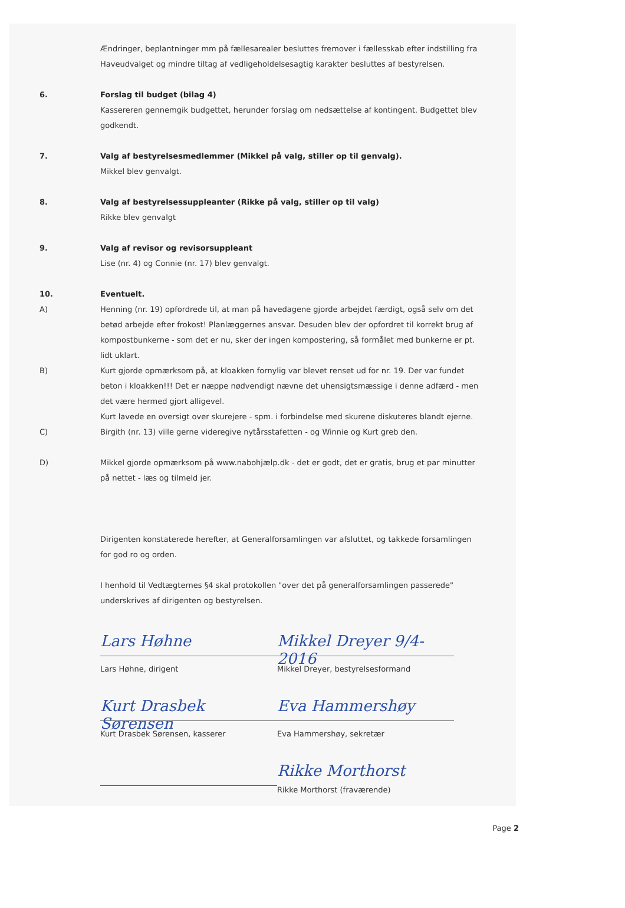Ændringer, beplantninger mm på fællesarealer besluttes fremover i fællesskab efter indstilling fra Haveudvalget og mindre tiltag af vedligeholdelsesagtig karakter besluttes af bestyrelsen.
6. Forslag til budget (bilag 4)
Kassereren gennemgik budgettet, herunder forslag om nedsættelse af kontingent. Budgettet blev godkendt.
7. Valg af bestyrelsesmedlemmer (Mikkel på valg, stiller op til genvalg).
Mikkel blev genvalgt.
8. Valg af bestyrelsessuppleanter (Rikke på valg, stiller op til valg)
Rikke blev genvalgt
9. Valg af revisor og revisorsuppleant
Lise (nr. 4) og Connie (nr. 17) blev genvalgt.
10. Eventuelt.
A) Henning (nr. 19) opfordrede til, at man på havedagene gjorde arbejdet færdigt, også selv om det betød arbejde efter frokost! Planlæggernes ansvar. Desuden blev der opfordret til korrekt brug af kompostbunkerne - som det er nu, sker der ingen kompostering, så formålet med bunkerne er pt. lidt uklart.
B) Kurt gjorde opmærksom på, at kloakken fornylig var blevet renset ud for nr. 19. Der var fundet beton i kloakken!!! Det er næppe nødvendigt nævne det uhensigtsmæssige i denne adfærd - men det være hermed gjort alligevel.
Kurt lavede en oversigt over skurejere - spm. i forbindelse med skurene diskuteres blandt ejerne.
C) Birgith (nr. 13) ville gerne videregive nytårsstafetten - og Winnie og Kurt greb den.
D) Mikkel gjorde opmærksom på www.nabohjælp.dk - det er godt, det er gratis, brug et par minutter på nettet - læs og tilmeld jer.
Dirigenten konstaterede herefter, at Generalforsamlingen var afsluttet, og takkede forsamlingen for god ro og orden.
I henhold til Vedtægternes §4 skal protokollen "over det på generalforsamlingen passerede" underskrives af dirigenten og bestyrelsen.
Lars Høhne
Lars Høhne, dirigent
Mikkel Dreyer 9/4-2016
Mikkel Dreyer, bestyrelsesformand
Kurt Drasbek Sørensen
Kurt Drasbek Sørensen, kasserer
Eva Hammershøy
Eva Hammershøy, sekretær
Rikke Morthorst
Rikke Morthorst (fraværende)
Page 2